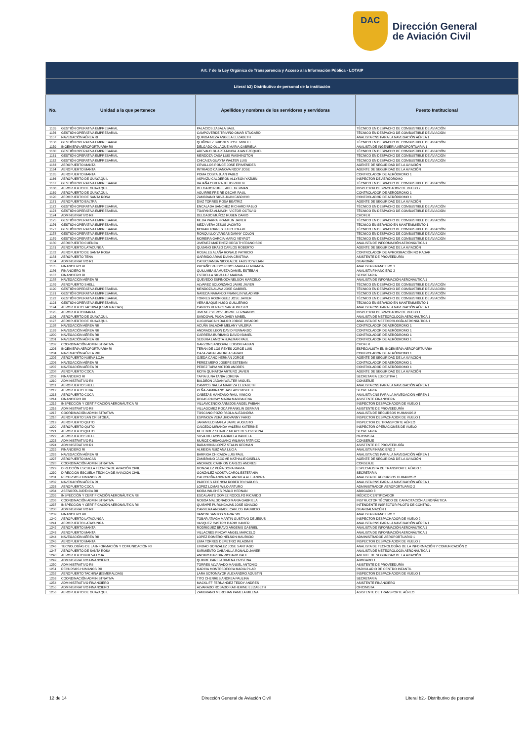DAC
Dirección General
de Aviación Civil
| Art. 7 de la Ley Orgánica de Transparencia y Acceso a la Información Pública - LOTAIP | | | |
| Literal b2) Distributivo de personal de la institución | | | |
| No. | Unidad a la que pertenece | Apellidos y nombres de los servidores y servidoras | Puesto Institucional |
| 1155 | GESTIÓN OPERATIVA EMPRESARIAL | PALACIOS ZABALA SAUL | TÉCNICO EN DESPACHO DE COMBUSTIBLE DE AVIACIÓN |
| 1156 | GESTIÓN OPERATIVA EMPRESARIAL | CAMPOVERDE TRIVIÑO OMAR STUGARD | TÉCNICO EN DESPACHO DE COMBUSTIBLE DE AVIACIÓN |
| 1157 | NAVEGACIÓN AÉREA RI | QUINGA MEZA ANGELA ELIZABETH | ANALISTA CNS PARA LA NAVEGACIÓN AÉREA 1 |
| 1158 | GESTIÓN OPERATIVA EMPRESARIAL | QUIÑONEZ BRIONES JOSE MIGUEL | TÉCNICO EN DESPACHO DE COMBUSTIBLE DE AVIACIÓN |
| 1159 | INGENIERÍA AEROPORTUARIA RII | DELGADO OLLAGUE MARIA GABRIELA | ANALISTA DE INGENIERÍA AEROPORTUARIA 1 |
| 1160 | GESTIÓN OPERATIVA EMPRESARIAL | AREVALO GUARTATANGA JUAN EZEQUIEL | TÉCNICO EN DESPACHO DE COMBUSTIBLE DE AVIACIÓN |
| 1161 | GESTIÓN OPERATIVA EMPRESARIAL | MENDOZA CASA LUIS WASHINGTON | TÉCNICO EN DESPACHO DE COMBUSTIBLE DE AVIACIÓN |
| 1162 | GESTIÓN OPERATIVA EMPRESARIAL | CHICAIZA GUAYTA WALTER LUIS | TÉCNICO EN DESPACHO DE COMBUSTIBLE DE AVIACIÓN |
| 1163 | AEROPUERTO MANTA | CEVALLOS PONCE JOSE EPIMENIDES | AGENTE DE SEGURIDAD DE LA AVIACIÓN |
| 1164 | AEROPUERTO MANTA | INTRIAGO CASANOVA RODY JOSE | AGENTE DE SEGURIDAD DE LA AVIACIÓN |
| 1165 | AEROPUERTO MANTA | POMA COSTA JUAN PABLO | CONTROLADOR DE AERÓDROMO 1 |
| 1166 | AEROPUERTO DE GUAYAQUIL | ASPIAZU CALDERON ALLYSON YAZMIN | INSPECTOR DE AERÓDROMO |
| 1167 | GESTIÓN OPERATIVA EMPRESARIAL | BAJAÑA OLVERA JULIO RUBEN | TÉCNICO EN DESPACHO DE COMBUSTIBLE DE AVIACIÓN |
| 1168 | AEROPUERTO DE GUAYAQUIL | DELGADO RUGEL ABEL GERMAN | INSPECTOR DESPACHADOR DE VUELO 2 |
| 1169 | AEROPUERTO DE GUAYAQUIL | AGUIRRE FREIRE OSCAR RAUL | CONTROLADOR DE AERÓDROMO 1 |
| 1170 | AEROPUERTO DE SANTA ROSA | ZAMBRANO SILVA JUAN FABRICIO | CONTROLADOR DE AERÓDROMO 1 |
| 1171 | AEROPUERTO BALTRA | DIAZ TORRES ROSA BEATRIZ | AGENTE DE SEGURIDAD DE LA AVIACIÓN |
| 1172 | GESTIÓN OPERATIVA EMPRESARIAL | ENCALADA SANCHEZ RICHARD PABLO | TÉCNICO EN DESPACHO DE COMBUSTIBLE DE AVIACIÓN |
| 1173 | GESTIÓN OPERATIVA EMPRESARIAL | TOAPANTA ALMACHI VICTOR OCTAVIO | TÉCNICO EN DESPACHO DE COMBUSTIBLE DE AVIACIÓN |
| 1174 | ADMINISTRATIVO RII | DELGADO MUÑOZ RUBEN DARIO | CHOFER |
| 1175 | GESTIÓN OPERATIVA EMPRESARIAL | MEJIA PARRA FRANKLIN JAVIER | TÉCNICO EN DESPACHO DE COMBUSTIBLE DE AVIACIÓN |
| 1176 | GESTIÓN OPERATIVA EMPRESARIAL | MEZA VERA JESUS JACINTO | TÉCNICO EN SERVICIO EN MANTENIMIENTO 1 |
| 1177 | GESTIÓN OPERATIVA EMPRESARIAL | MORAN TORRES JULIO JOFFRE | TÉCNICO EN DESPACHO DE COMBUSTIBLE DE AVIACIÓN |
| 1178 | GESTIÓN OPERATIVA EMPRESARIAL | RONQUILLO VARGAS DANNY COLON | TÉCNICO EN DESPACHO DE COMBUSTIBLE DE AVIACIÓN |
| 1179 | GESTIÓN OPERATIVA EMPRESARIAL | MOREIRA GARCIA MARIO VEYROT | TÉCNICO EN DESPACHO DE COMBUSTIBLE DE AVIACIÓN |
| 1180 | AEROPUERTO CUENCA | JIMENEZ MARTINEZ ORFAITH FRANCISCO | ANALISTA DE INFORMACIÓN AERONÁUTICA 1 |
| 1181 | AEROPUERTO LATACUNGA | QUIJANO ERAZO CARLOS ROBERTO | AGENTE DE SEGURIDAD DE LA AVIACIÓN |
| 1182 | AEROPUERTO DE SANTA ROSA | ROSALES ALAÑA RONALD PATRICIO | CONTROLADOR DE APROXIMACIÓN NO RADAR |
| 1183 | AEROPUERTO TENA | GARRIDO ARIAS DIANA CRISTINA | ASISTENTE DE PROVEEDURÍA |
| 1184 | ADMINISTRATIVO R1 | CATUCUAMBA NICOLALDE FAUSTO WILIAN | GUARDIÁN |
| 1185 | FINANCIERO RI | PROAÑO VALDOSPINOS MARIA FERNANDA | ANALISTA FINANCIERO 1 |
| 1186 | FINANCIERO RI | QUILUMBA SAMUEZA DANIEL ESTEBAN | ANALISTA FINANCIERO 2 |
| 1187 | FINANCIERO RI | ESTRELLA SILVA LUZ MARINA | SECRETARIA |
| 1188 | NAVEGACIÓN AÉREA RI | QUEVEDO ESPINOZA NELSON MARCELO | ANALISTA DE INFORMACIÓN AERONÁUTICA 1 |
| 1189 | AEROPUERTO SHELL | ALVAREZ SOLORZANO JAIME JAVIER | TÉCNICO EN DESPACHO DE COMBUSTIBLE DE AVIACIÓN |
| 1190 | GESTIÓN OPERATIVA EMPRESARIAL | MENDOZA ALAVA JOSE GABRIEL | TÉCNICO EN DESPACHO DE COMBUSTIBLE DE AVIACIÓN |
| 1191 | GESTIÓN OPERATIVA EMPRESARIAL | NAVEDA NARANJO FRANKLIN WLADIMIR | TÉCNICO EN DESPACHO DE COMBUSTIBLE DE AVIACIÓN |
| 1192 | GESTIÓN OPERATIVA EMPRESARIAL | TORRES RODRIGUEZ JOSE JAVIER | TÉCNICO EN DESPACHO DE COMBUSTIBLE DE AVIACIÓN |
| 1193 | GESTIÓN OPERATIVA EMPRESARIAL | VERA BAQUE HUGO GUILLERMO | TÉCNICO EN SERVICIO EN MANTENIMIENTO 1 |
| 1194 | AEROPUERTO TACHINA (ESMERALDAS) | CANTOS VERA CESAR AUGUSTO | ANALISTA CNS PARA LA NAVEGACIÓN AÉREA 1 |
| 1195 | AEROPUERTO MANTA | JIMENEZ YEROVI JORGE FERNANDO | INSPECTOR DESPACHADOR DE VUELO 1 |
| 1196 | AEROPUERTO DE GUAYAQUIL | SANDOVAL PUGA DAISY MABEL | ANALISTA DE METEOROLOGÍA AERONÁUTICA 1 |
| 1197 | AEROPUERTO DE GUAYAQUIL | LLIGUISACA HIDALGO JORGE RICARDO | ANALISTA DE METEOROLOGÍA AERONÁUTICA 1 |
| 1198 | NAVEGACIÓN AÉREA RII | ACUÑA SALAZAR MELANY VALERIA | CONTROLADOR DE AERÓDROMO 1 |
| 1199 | NAVEGACIÓN AÉREA RII | ANDRADE LEON DAVID FERNANDO | CONTROLADOR DE AERÓDROMO 1 |
| 1200 | NAVEGACIÓN AÉREA RII | CARRERA BURBANO DAVID ISMAEL | CONTROLADOR DE AERÓDROMO 1 |
| 1201 | NAVEGACIÓN AÉREA RII | SEGURA LAMOTA HJALMAR PAUL | CONTROLADOR DE AERÓDROMO 1 |
| 1202 | COORDINACIÓN ADMINISTRATIVA | GARZON SANDOVAL EDISON FABIAN | CHOFER |
| 1203 | INGENIERÍA AEROPORTUARIA RI | TERAN DE LOS REYES JORGE LUIS | ESPECIALISTA EN INGENIERÍA AEROPORTUARIA |
| 1204 | NAVEGACIÓN AÉREA RIII | CAZA ZAGAL ANDREA SARAHI | CONTROLADOR DE AERÓDROMO 1 |
| 1205 | AEROPUERTO NUEVA LOJA | OJEDA CANO HERNAN JORGE | AGENTE DE SEGURIDAD DE LA AVIACIÓN |
| 1206 | NAVEGACIÓN AÉREA RI | PEREZ MERO JOSEPE ESTEBAN | CONTROLADOR DE AERÓDROMO 1 |
| 1207 | NAVEGACIÓN AÉREA RI | PEREZ TAPIA VICTOR ANDRES | CONTROLADOR DE AERÓDROMO 1 |
| 1208 | AEROPUERTO COCA | MOYA QUINATOA ARTURO JAVIER | AGENTE DE SEGURIDAD DE LA AVIACIÓN |
| 1209 | FINANCIERO RI | TAPIA LUNA TANIA LORENA | SECRETARIA EJECUTIVA 1 |
| 1210 | ADMINISTRATIVO RII | BALDEON JADAN WALTER MIGUEL | CONSERJE |
| 1211 | AEROPUERTO SHELL | CAMPOS NAULA MARITZA ELIZABETH | ANALISTA CNS PARA LA NAVEGACIÓN AÉREA 1 |
| 1212 | AEROPUERTO TENA | PEÑA ZAMBRANO JASLADY MISHELL | SECRETARIA |
| 1213 | AEROPUERTO COCA | CABEZAS MANZANO RAUL VINICIO | ANALISTA CNS PARA LA NAVEGACIÓN AÉREA 1 |
| 1214 | FINANCIERO RII | ROJAS PINCAY MARIA MAGDALENA | ASISTENTE FINANCIERA |
| 1215 | INSPECCIÓN Y CERTIFICACIÓN AERONÁUTICA RI | VILLAVICENCIO ARMIJOS ANGEL FABIAN | INSPECTOR DESPACHADOR DE VUELO 1 |
| 1216 | ADMINISTRATIVO RII | VILLAGOMEZ ROCA FRANKLIN GERMAN | ASISTENTE DE PROVEEDURÍA |
| 1217 | COORDINACIÓN ADMINISTRATIVA | TOSCANO POZO PAOLA ALEJANDRA | ANALISTA DE RECURSOS HUMANOS 2 |
| 1218 | AEROPUERTO SAN CRISTÓBAL | ESPINOZA VERA JHOVANNY FARID | INSPECTOR DESPACHADOR DE VUELO 1 |
| 1219 | AEROPUERTO QUITO | JARAMILLO MAFLA JAIME AUGUSTO | INSPECTOR DE TRANSPORTE AÉREO |
| 1220 | AEROPUERTO QUITO | CAICEDO MIRANDA VALERIA KATERINE | INSPECTOR OPERACIONES DE VUELO |
| 1221 | AEROPUERTO QUITO | MELENDEZ SUAREZ MERCEDES CRISTINA | SECRETARIA |
| 1222 | AEROPUERTO SHELL | SILVA VILLACIS GABRIELA DANIELA | OFICINISTA |
| 1223 | ADMINISTRATIVO R1 | MUÑOZ CHISAGUANO WILMAN PATRICIO | CONSERJE |
| 1224 | ADMINISTRATIVO R1 | BARAHONA LOPEZ STALIN GERMAN | ASISTENTE DE PROVEEDURÍA |
| 1225 | FINANCIERO RI | ALMEIDA RUIZ ANA LUCIA | ANALISTA FINANCIERO 2 |
| 1226 | NAVEGACIÓN AÉREA RI | BARRIGA CHICAIZA LUIS PAUL | ANALISTA CNS PARA LA NAVEGACIÓN AÉREA 1 |
| 1227 | AEROPUERTO MACAS | ZAMBRANO JACOME NATHALIE GISELLA | AGENTE DE SEGURIDAD DE LA AVIACIÓN |
| 1228 | COORDINACIÓN ADMINISTRATIVA | ANDRADE CARRION CARLOS ANDRES | CONSERJE |
| 1229 | DIRECCIÓN ESCUELA TÉCNICA DE AVIACIÓN CIVIL | GONZALEZ PEÑA DORA MARIA | ESPECIALISTA DE TRANSPORTE AÉREO 1 |
| 1230 | DIRECCIÓN ESCUELA TÉCNICA DE AVIACIÓN CIVIL | GONZALEZ ACOSTA CAROL ESTEFANIA | SECRETARIA |
| 1231 | RECURSOS HUMANOS RI | CALVOPIÑA ANDRADE ANDREA ALEJANDRA | ANALISTA DE RECURSOS HUMANOS 2 |
| 1232 | NAVEGACIÓN AÉREA RI | PAREDES ATIENCIA ROBERTO CARLOS | ANALISTA CNS PARA LA NAVEGACIÓN AÉREA 1 |
| 1233 | AEROPUERTO COCA | LOPEZ LOMAS WILO ARTURO | ADMINISTRADOR AEROPORTUARIO 2 |
| 1234 | ASESORÍA JURÍDICA RII | MORA WILCHES PABLO HERNAN | ABOGADO 3 |
| 1235 | INSPECCIÓN Y CERTIFICACIÓN AERONÁUTICA RII | ESCALANTE GOMEZ RODOLFO RICARDO | MÉDICO CERTIFICADOR |
| 1236 | COORDINACIÓN ADMINISTRATIVA | NOBOA MALDONADO MARIA GABRIELA | INSTRUCTOR TÉCNICO DE CAPACITACIÓN AERONÁUTICA |
| 1237 | INSPECCIÓN Y CERTIFICACIÓN AERONÁUTICA RII | QUISHPE PURUNCAJAS JOSE IGNACIO | INTENDENTE INSPECTOR PILOTO DE CONTROL |
| 1238 | ADMINISTRATIVO RII | CARRERA ANDRADE CARLOS MAURICIO | GUARDALMACÉN 1 |
| 1239 | FINANCIERO RII | VANONI SANTOS MARIA SOL | ANALISTA FINANCIERO 2 |
| 1240 | AEROPUERTO LATACUNGA | TOBAR ATIAGA MARTIN GUSTAVO DE JESUS | INSPECTOR DESPACHADOR DE VUELO 2 |
| 1241 | AEROPUERTO LATACUNGA | VASQUEZ CASTRO DARIO XAVIER | ANALISTA CNS PARA LA NAVEGACIÓN AÉREA 1 |
| 1242 | AEROPUERTO MANTA | RODRIGUEZ BRAVO ARGENIS GABRIEL | ANALISTA DE INFORMACIÓN AERONÁUTICA 1 |
| 1243 | AEROPUERTO MANTA | VILLACRES PINCAY ANGEL MARCELO | ANALISTA DE INFORMACIÓN AERONÁUTICA 1 |
| 1244 | NAVEGACIÓN AÉREA RII | LOPEZ ROMERO NELSON MAURICIO | ADMINISTRADOR AEROPORTUARIO 1 |
| 1245 | AEROPUERTO MANTA | LIMA TORRES DEMETRIO WLADIMIR | INSPECTOR DESPACHADOR DE VUELO 2 |
| 1246 | TECNOLOGÍAS DE LA INFORMACIÓN Y COMUNICACIÓN RII | LINDAO GONZALEZ JOSE SANTIAGO | ANALISTA DE TECNOLOGÍAS DE LA INFORMACIÓN Y COMUNICACIÓN 2 |
| 1247 | AEROPUERTO DE SANTA ROSA | SARMIENTO CABANILLA RONALD JAVIER | ANALISTA DE METEOROLOGÍA AERONÁUTICA 1 |
| 1248 | AEROPUERTO NUEVA LOJA | ANDINO GAVIDIA RICHARD PAUL | AGENTE DE SEGURIDAD DE LA AVIACIÓN |
| 1249 | ADMINISTRATIVO FINANCIERO | QUINDE PAREJA XIMENA CRISTINA | ABOGADO 1 |
| 1250 | ADMINISTRATIVO RII | TORRES ALVARADO MANUEL ANTONIO | ASISTENTE DE PROVEEDURÍA |
| 1251 | RECURSOS HUMANOS RII | GARCIA MONTESDEOCA MARIA PILAR | PARVULARIO DE CENTRO INFANTIL |
| 1252 | AEROPUERTO TACHINA (ESMERALDAS) | LARA SOTOMAYOR ALEXANDRO AGUSTIN | INSPECTOR DESPACHADOR DE VUELO 1 |
| 1253 | COORDINACIÓN ADMINISTRATIVA | TITO CHERRES ANDREA PAULINA | SECRETARIA |
| 1254 | ADMINISTRATIVO FINANCIERO | MACKLIFF FERNANDEZ TEDDY ANDRES | ASISTENTE FINANCIERO |
| 1255 | ADMINISTRATIVO FINANCIERO | ALVARADO ROSADO KATHERINE ELIZABETH | OFICINISTA |
| 1256 | AEROPUERTO DE GUAYAQUIL | ZAMBRANO MERCHAN PAMELA MILENA | ASISTENTE DE TRANSPORTE AÉREO |
12 de 14 Dirección General de Aviación Civil Literal b2.- Distributivo de personal